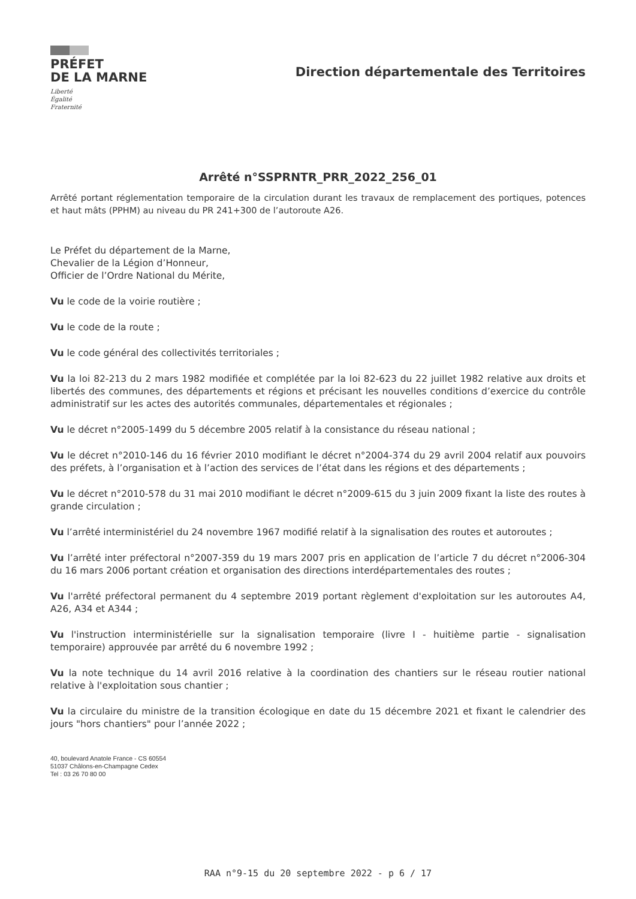PRÉFET
DE LA MARNE
Liberté
Égalité
Fraternité
Direction départementale des Territoires
Arrêté n°SSPRNTR_PRR_2022_256_01
Arrêté portant réglementation temporaire de la circulation durant les travaux de remplacement des portiques, potences et haut mâts (PPHM) au niveau du PR 241+300 de l’autoroute A26.
Le Préfet du département de la Marne,
Chevalier de la Légion d’Honneur,
Officier de l’Ordre National du Mérite,
Vu le code de la voirie routière ;
Vu le code de la route ;
Vu le code général des collectivités territoriales ;
Vu la loi 82-213 du 2 mars 1982 modifiée et complétée par la loi 82-623 du 22 juillet 1982 relative aux droits et libertés des communes, des départements et régions et précisant les nouvelles conditions d’exercice du contrôle administratif sur les actes des autorités communales, départementales et régionales ;
Vu le décret n°2005-1499 du 5 décembre 2005 relatif à la consistance du réseau national ;
Vu le décret n°2010-146 du 16 février 2010 modifiant le décret n°2004-374 du 29 avril 2004 relatif aux pouvoirs des préfets, à l’organisation et à l’action des services de l’état dans les régions et des départements ;
Vu le décret n°2010-578 du 31 mai 2010 modifiant le décret n°2009-615 du 3 juin 2009 fixant la liste des routes à grande circulation ;
Vu l’arrêté interministériel du 24 novembre 1967 modifié relatif à la signalisation des routes et autoroutes ;
Vu l’arrêté inter préfectoral n°2007-359 du 19 mars 2007 pris en application de l’article 7 du décret n°2006-304 du 16 mars 2006 portant création et organisation des directions interdépartementales des routes ;
Vu l'arrêté préfectoral permanent du 4 septembre 2019 portant règlement d'exploitation sur les autoroutes A4, A26, A34 et A344 ;
Vu l'instruction interministérielle sur la signalisation temporaire (livre I - huitième partie - signalisation temporaire) approuvée par arrêté du 6 novembre 1992 ;
Vu la note technique du 14 avril 2016 relative à la coordination des chantiers sur le réseau routier national relative à l'exploitation sous chantier ;
Vu la circulaire du ministre de la transition écologique en date du 15 décembre 2021 et fixant le calendrier des jours "hors chantiers" pour l’année 2022 ;
40, boulevard Anatole France - CS 60554
51037 Châlons-en-Champagne Cedex
Tel : 03 26 70 80 00
RAA n°9-15 du 20 septembre 2022 - p 6 / 17